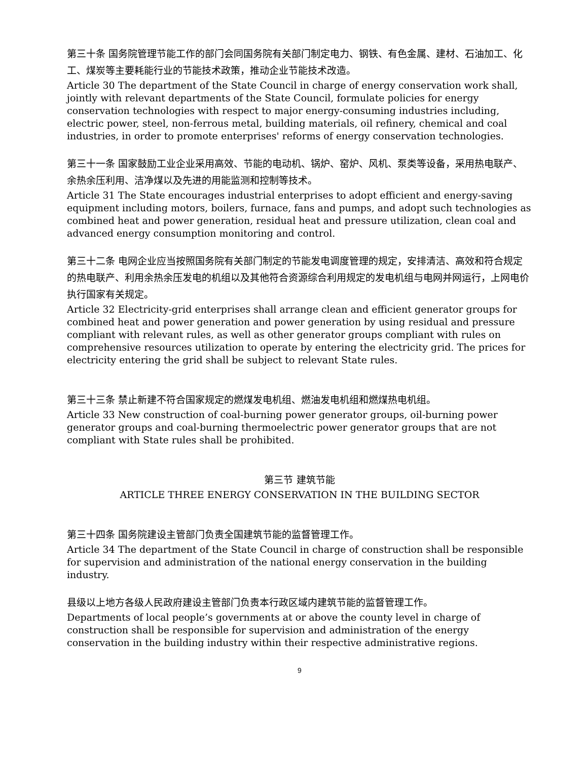第三十条 国务院管理节能工作的部门会同国务院有关部门制定电力、钢铁、有色金属、建材、石油加工、化工、煤炭等主要耗能行业的节能技术政策，推动企业节能技术改造。
Article 30 The department of the State Council in charge of energy conservation work shall, jointly with relevant departments of the State Council, formulate policies for energy conservation technologies with respect to major energy-consuming industries including, electric power, steel, non-ferrous metal, building materials, oil refinery, chemical and coal industries, in order to promote enterprises' reforms of energy conservation technologies.
第三十一条 国家鼓励工业企业采用高效、节能的电动机、锅炉、窑炉、风机、泵类等设备，采用热电联产、余热余压利用、洁净煤以及先进的用能监测和控制等技术。
Article 31 The State encourages industrial enterprises to adopt efficient and energy-saving equipment including motors, boilers, furnace, fans and pumps, and adopt such technologies as combined heat and power generation, residual heat and pressure utilization, clean coal and advanced energy consumption monitoring and control.
第三十二条 电网企业应当按照国务院有关部门制定的节能发电调度管理的规定，安排清洁、高效和符合规定的热电联产、利用余热余压发电的机组以及其他符合资源综合利用规定的发电机组与电网并网运行，上网电价执行国家有关规定。
Article 32 Electricity-grid enterprises shall arrange clean and efficient generator groups for combined heat and power generation and power generation by using residual and pressure compliant with relevant rules, as well as other generator groups compliant with rules on comprehensive resources utilization to operate by entering the electricity grid. The prices for electricity entering the grid shall be subject to relevant State rules.
第三十三条 禁止新建不符合国家规定的燃煤发电机组、燃油发电机组和燃煤热电机组。
Article 33 New construction of coal-burning power generator groups, oil-burning power generator groups and coal-burning thermoelectric power generator groups that are not compliant with State rules shall be prohibited.
第三节 建筑节能
ARTICLE THREE ENERGY CONSERVATION IN THE BUILDING SECTOR
第三十四条 国务院建设主管部门负责全国建筑节能的监督管理工作。
Article 34 The department of the State Council in charge of construction shall be responsible for supervision and administration of the national energy conservation in the building industry.
县级以上地方各级人民政府建设主管部门负责本行政区域内建筑节能的监督管理工作。
Departments of local people’s governments at or above the county level in charge of construction shall be responsible for supervision and administration of the energy conservation in the building industry within their respective administrative regions.
9